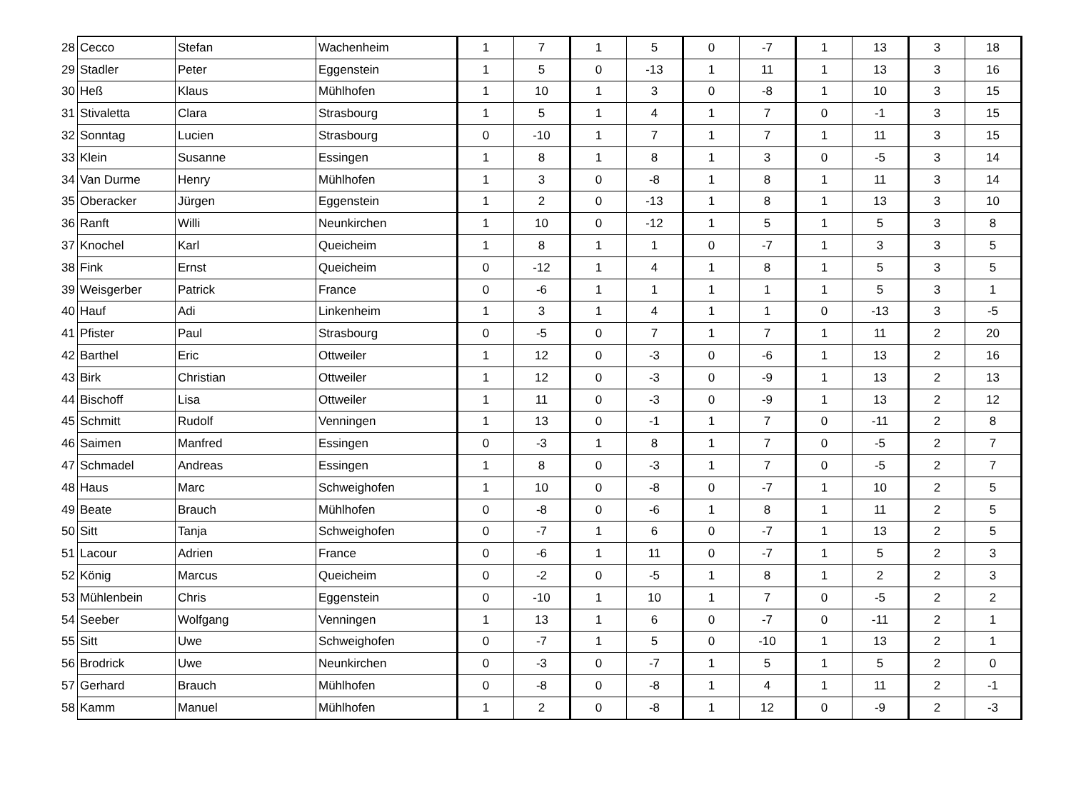| 28 | Cecco | Stefan | Wachenheim | 1 | 7 | 1 | 5 | 0 | -7 | 1 | 13 | 3 | 18 |
| 29 | Stadler | Peter | Eggenstein | 1 | 5 | 0 | -13 | 1 | 11 | 1 | 13 | 3 | 16 |
| 30 | Heß | Klaus | Mühlhofen | 1 | 10 | 1 | 3 | 0 | -8 | 1 | 10 | 3 | 15 |
| 31 | Stivaletta | Clara | Strasbourg | 1 | 5 | 1 | 4 | 1 | 7 | 0 | -1 | 3 | 15 |
| 32 | Sonntag | Lucien | Strasbourg | 0 | -10 | 1 | 7 | 1 | 7 | 1 | 11 | 3 | 15 |
| 33 | Klein | Susanne | Essingen | 1 | 8 | 1 | 8 | 1 | 3 | 0 | -5 | 3 | 14 |
| 34 | Van Durme | Henry | Mühlhofen | 1 | 3 | 0 | -8 | 1 | 8 | 1 | 11 | 3 | 14 |
| 35 | Oberacker | Jürgen | Eggenstein | 1 | 2 | 0 | -13 | 1 | 8 | 1 | 13 | 3 | 10 |
| 36 | Ranft | Willi | Neunkirchen | 1 | 10 | 0 | -12 | 1 | 5 | 1 | 5 | 3 | 8 |
| 37 | Knochel | Karl | Queicheim | 1 | 8 | 1 | 1 | 0 | -7 | 1 | 3 | 3 | 5 |
| 38 | Fink | Ernst | Queicheim | 0 | -12 | 1 | 4 | 1 | 8 | 1 | 5 | 3 | 5 |
| 39 | Weisgerber | Patrick | France | 0 | -6 | 1 | 1 | 1 | 1 | 1 | 5 | 3 | 1 |
| 40 | Hauf | Adi | Linkenheim | 1 | 3 | 1 | 4 | 1 | 1 | 0 | -13 | 3 | -5 |
| 41 | Pfister | Paul | Strasbourg | 0 | -5 | 0 | 7 | 1 | 7 | 1 | 11 | 2 | 20 |
| 42 | Barthel | Eric | Ottweiler | 1 | 12 | 0 | -3 | 0 | -6 | 1 | 13 | 2 | 16 |
| 43 | Birk | Christian | Ottweiler | 1 | 12 | 0 | -3 | 0 | -9 | 1 | 13 | 2 | 13 |
| 44 | Bischoff | Lisa | Ottweiler | 1 | 11 | 0 | -3 | 0 | -9 | 1 | 13 | 2 | 12 |
| 45 | Schmitt | Rudolf | Venningen | 1 | 13 | 0 | -1 | 1 | 7 | 0 | -11 | 2 | 8 |
| 46 | Saimen | Manfred | Essingen | 0 | -3 | 1 | 8 | 1 | 7 | 0 | -5 | 2 | 7 |
| 47 | Schmadel | Andreas | Essingen | 1 | 8 | 0 | -3 | 1 | 7 | 0 | -5 | 2 | 7 |
| 48 | Haus | Marc | Schweighofen | 1 | 10 | 0 | -8 | 0 | -7 | 1 | 10 | 2 | 5 |
| 49 | Beate | Brauch | Mühlhofen | 0 | -8 | 0 | -6 | 1 | 8 | 1 | 11 | 2 | 5 |
| 50 | Sitt | Tanja | Schweighofen | 0 | -7 | 1 | 6 | 0 | -7 | 1 | 13 | 2 | 5 |
| 51 | Lacour | Adrien | France | 0 | -6 | 1 | 11 | 0 | -7 | 1 | 5 | 2 | 3 |
| 52 | König | Marcus | Queicheim | 0 | -2 | 0 | -5 | 1 | 8 | 1 | 2 | 2 | 3 |
| 53 | Mühlenbein | Chris | Eggenstein | 0 | -10 | 1 | 10 | 1 | 7 | 0 | -5 | 2 | 2 |
| 54 | Seeber | Wolfgang | Venningen | 1 | 13 | 1 | 6 | 0 | -7 | 0 | -11 | 2 | 1 |
| 55 | Sitt | Uwe | Schweighofen | 0 | -7 | 1 | 5 | 0 | -10 | 1 | 13 | 2 | 1 |
| 56 | Brodrick | Uwe | Neunkirchen | 0 | -3 | 0 | -7 | 1 | 5 | 1 | 5 | 2 | 0 |
| 57 | Gerhard | Brauch | Mühlhofen | 0 | -8 | 0 | -8 | 1 | 4 | 1 | 11 | 2 | -1 |
| 58 | Kamm | Manuel | Mühlhofen | 1 | 2 | 0 | -8 | 1 | 12 | 0 | -9 | 2 | -3 |